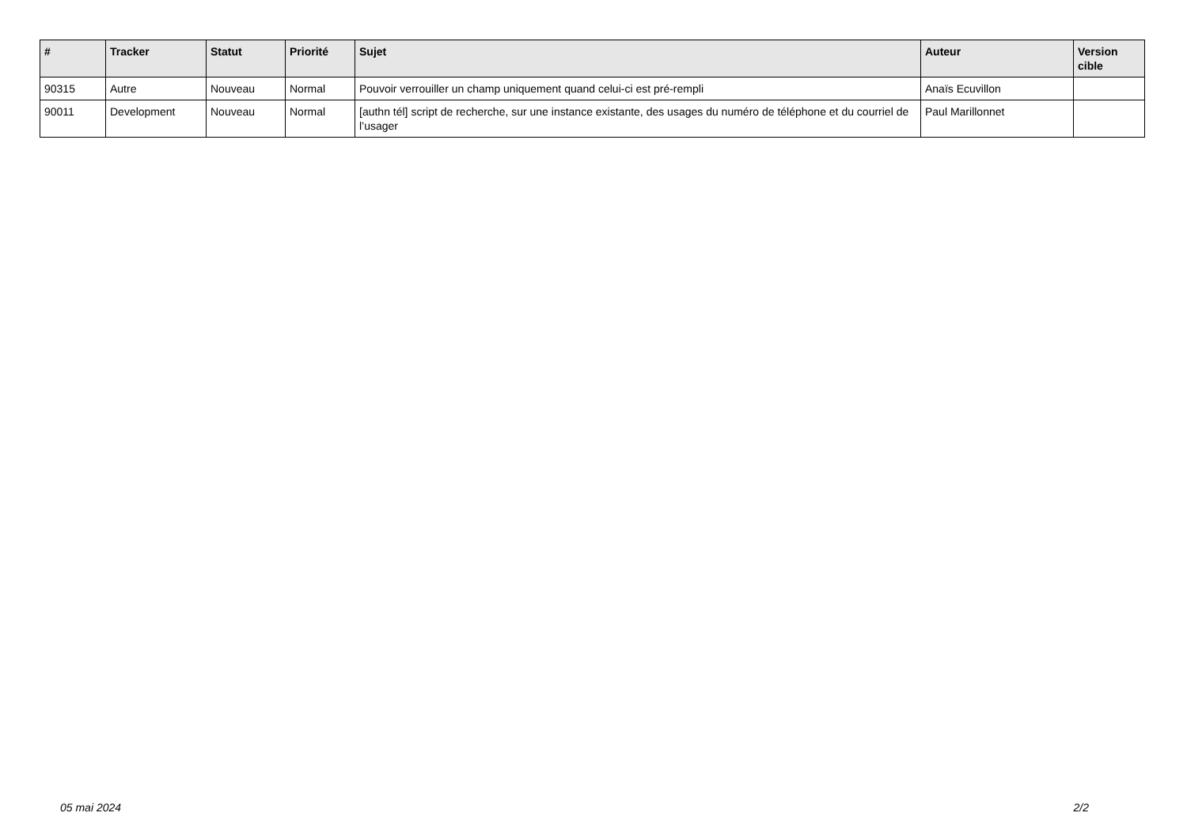| # | Tracker | Statut | Priorité | Sujet | Auteur | Version cible |
| --- | --- | --- | --- | --- | --- | --- |
| 90315 | Autre | Nouveau | Normal | Pouvoir verrouiller un champ uniquement quand celui-ci est pré-rempli | Anaïs Ecuvillon | |
| 90011 | Development | Nouveau | Normal | [authn tél] script de recherche, sur une instance existante, des usages du numéro de téléphone et du courriel de l’usager | Paul Marillonnet | |
05 mai 2024 2/2